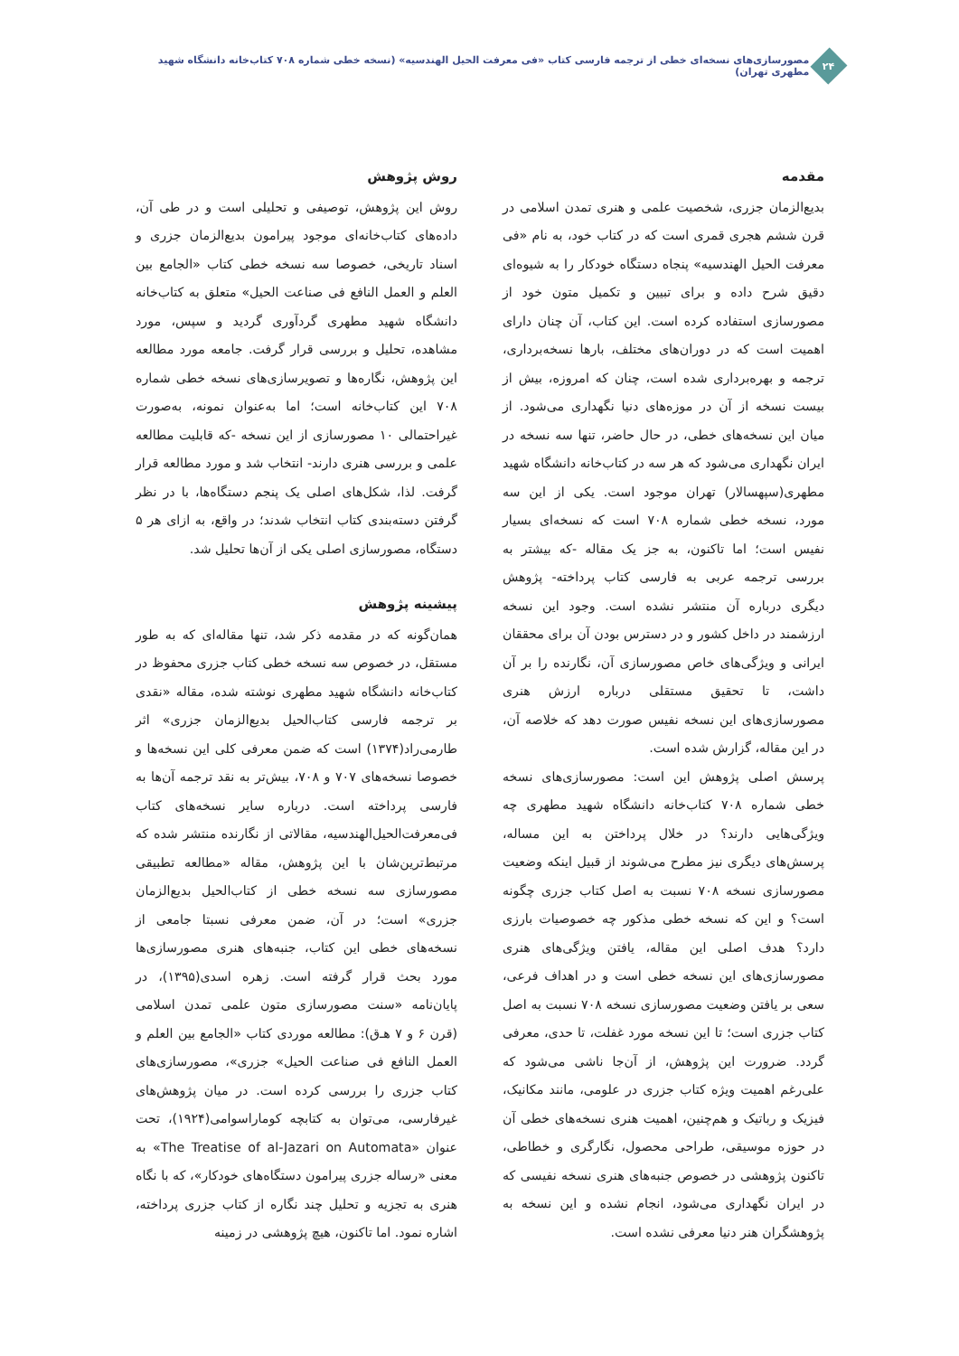۲۴
مصورسازی‌های نسخه‌ای خطی از ترجمه فارسی کتاب «فی معرفت الحیل الهندسیه» (نسخه خطی شماره ۷۰۸ کتاب‌خانه دانشگاه شهید مطهری تهران)
مقدمه
بدیع‌الزمان جزری، شخصیت علمی و هنری تمدن اسلامی در قرن ششم هجری قمری است که در کتاب خود، به نام «فی معرفت الحیل الهندسیه» پنجاه دستگاه خودکار را به شیوه‌ای دقیق شرح داده و برای تبیین و تکمیل متون خود از مصورسازی استفاده کرده است. این کتاب، آن چنان دارای اهمیت است که در دوران‌های مختلف، بارها نسخه‌برداری، ترجمه و بهره‌برداری شده است، چنان که امروزه، بیش از بیست نسخه از آن در موزه‌های دنیا نگهداری می‌شود. از میان این نسخه‌های خطی، در حال حاضر، تنها سه نسخه در ایران نگهداری می‌شود که هر سه در کتاب‌خانه دانشگاه شهید مطهری(سپهسالار) تهران موجود است. یکی از این سه مورد، نسخه خطی شماره ۷۰۸ است که نسخه‌ای بسیار نفیس است؛ اما تاکنون، به جز یک مقاله -که بیشتر به بررسی ترجمه عربی به فارسی کتاب پرداخته- پژوهش دیگری درباره آن منتشر نشده است. وجود این نسخه ارزشمند در داخل کشور و در دسترس بودن آن برای محققان ایرانی و ویژگی‌های خاص مصورسازی آن، نگارنده را بر آن داشت، تا تحقیق مستقلی درباره ارزش هنری مصورسازی‌های این نسخه نفیس صورت دهد که خلاصه آن، در این مقاله، گزارش شده است.
پرسش اصلی پژوهش این است: مصورسازی‌های نسخه خطی شماره ۷۰۸ کتاب‌خانه دانشگاه شهید مطهری چه ویژگی‌هایی دارند؟ در خلال پرداختن به این مساله، پرسش‌های دیگری نیز مطرح می‌شوند از قبیل اینکه وضعیت مصورسازی نسخه ۷۰۸ نسبت به اصل کتاب جزری چگونه است؟ و این که نسخه خطی مذکور چه خصوصیات بارزی دارد؟ هدف اصلی این مقاله، یافتن ویژگی‌های هنری مصورسازی‌های این نسخه خطی است و در اهداف فرعی، سعی بر یافتن وضعیت مصورسازی نسخه ۷۰۸ نسبت به اصل کتاب جزری است؛ تا این نسخه مورد غفلت، تا حدی، معرفی گردد. ضرورت این پژوهش، از آن‌جا ناشی می‌شود که علی‌رغم اهمیت ویژه کتاب جزری در علومی، مانند مکانیک، فیزیک و رباتیک و هم‌چنین، اهمیت هنری نسخه‌های خطی آن در حوزه موسیقی، طراحی محصول، نگارگری و خطاطی، تاکنون پژوهشی در خصوص جنبه‌های هنری نسخه نفیسی که در ایران نگهداری می‌شود، انجام نشده و این نسخه به پژوهشگران هنر دنیا معرفی نشده است.
روش پژوهش
روش این پژوهش، توصیفی و تحلیلی است و در طی آن، داده‌های کتاب‌خانه‌ای موجود پیرامون بدیع‌الزمان جزری و اسناد تاریخی، خصوصا سه نسخه خطی کتاب «الجامع بین العلم و العمل النافع فی صناعت الحیل» متعلق به کتاب‌خانه دانشگاه شهید مطهری گردآوری گردید و سپس، مورد مشاهده، تحلیل و بررسی قرار گرفت. جامعه مورد مطالعه این پژوهش، نگاره‌ها و تصویرسازی‌های نسخه خطی شماره ۷۰۸ این کتاب‌خانه است؛ اما به‌عنوان نمونه، به‌صورت غیراحتمالی ۱۰ مصورسازی از این نسخه -که قابلیت مطالعه علمی و بررسی هنری دارند- انتخاب شد و مورد مطالعه قرار گرفت. لذا، شکل‌های اصلی یک پنجم دستگاه‌ها، با در نظر گرفتن دسته‌بندی کتاب انتخاب شدند؛ در واقع، به ازای هر ۵ دستگاه، مصورسازی اصلی یکی از آن‌ها تحلیل شد.
پیشینه پژوهش
همان‌گونه که در مقدمه ذکر شد، تنها مقاله‌ای که به طور مستقل، در خصوص سه نسخه خطی کتاب جزری محفوظ در کتاب‌خانه دانشگاه شهید مطهری نوشته شده، مقاله «نقدی بر ترجمه فارسی کتاب‌الحیل بدیع‌الزمان جزری» اثر طارمی‌راد(۱۳۷۴) است که ضمن معرفی کلی این نسخه‌ها و خصوصا نسخه‌های ۷۰۷ و ۷۰۸، بیش‌تر به نقد ترجمه آن‌ها به فارسی پرداخته است. درباره سایر نسخه‌های کتاب فی‌معرفت‌الحیل‌الهندسیه، مقالاتی از نگارنده منتشر شده که مرتبط‌ترین‌شان با این پژوهش، مقاله «مطالعه تطبیقی مصورسازی سه نسخه خطی از کتاب‌الحیل بدیع‌الزمان جزری» است؛ در آن، ضمن معرفی نسبتا جامعی از نسخه‌های خطی این کتاب، جنبه‌های هنری مصورسازی‌ها مورد بحث قرار گرفته است. زهره اسدی(۱۳۹۵)، در پایان‌نامه «سنت مصورسازی متون علمی تمدن اسلامی (قرن ۶ و ۷ هـ‌ق): مطالعه موردی کتاب «الجامع بین العلم و العمل النافع فی صناعت الحیل» جزری»، مصورسازی‌های کتاب جزری را بررسی کرده است. در میان پژوهش‌های غیرفارسی، می‌توان به کتابچه کوماراسوامی(۱۹۲۴)، تحت عنوان «The Treatise of al-Jazari on Automata» به معنی «رساله جزری پیرامون دستگاه‌های خودکار»، که با نگاه هنری به تجزیه و تحلیل چند نگاره از کتاب جزری پرداخته، اشاره نمود. اما تاکنون، هیچ پژوهشی در زمینه